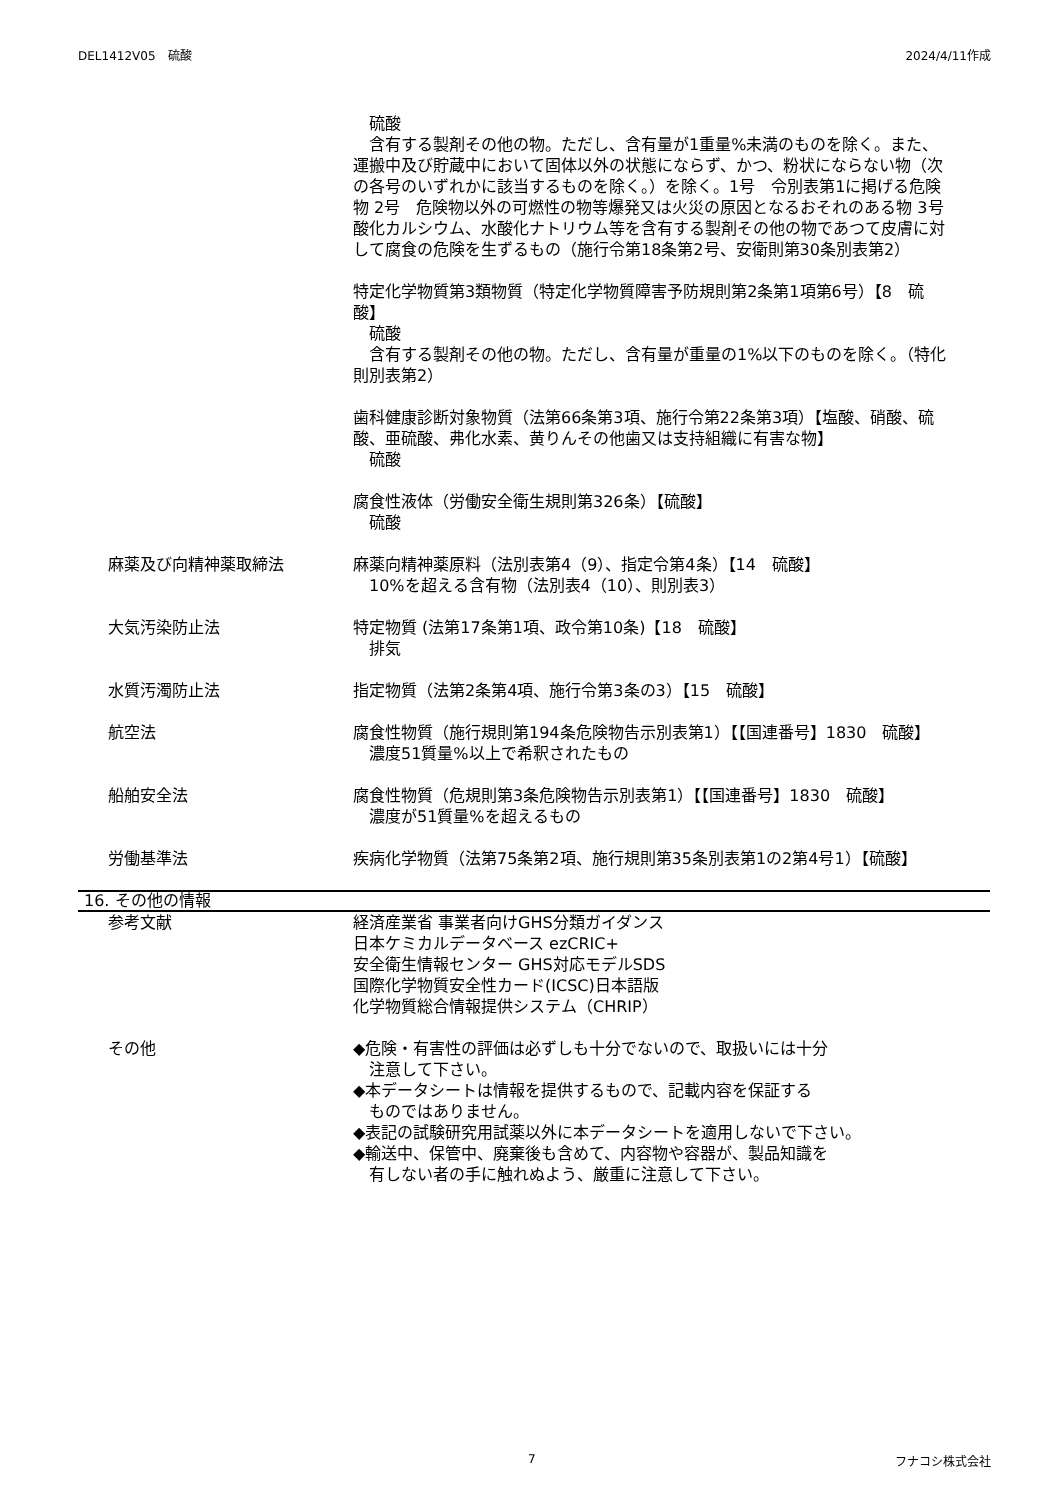DEL1412V05　硫酸 2024/4/11作成
　硫酸
　含有する製剤その他の物。ただし、含有量が1重量%未満のものを除く。また、運搬中及び貯蔵中において固体以外の状態にならず、かつ、粉状にならない物（次の各号のいずれかに該当するものを除く。）を除く。1号　令別表第1に掲げる危険物 2号　危険物以外の可燃性の物等爆発又は火災の原因となるおそれのある物 3号　酸化カルシウム、水酸化ナトリウム等を含有する製剤その他の物であつて皮膚に対して腐食の危険を生ずるもの（施行令第18条第2号、安衛則第30条別表第2）
特定化学物質第3類物質（特定化学物質障害予防規則第2条第1項第6号）【8　硫酸】
　硫酸
　含有する製剤その他の物。ただし、含有量が重量の1%以下のものを除く。（特化則別表第2）
歯科健康診断対象物質（法第66条第3項、施行令第22条第3項）【塩酸、硝酸、硫酸、亜硫酸、弗化水素、黄りんその他歯又は支持組織に有害な物】
　硫酸
腐食性液体（労働安全衛生規則第326条）【硫酸】
　硫酸
麻薬及び向精神薬取締法 麻薬向精神薬原料（法別表第4（9）、指定令第4条）【14　硫酸】
　10%を超える含有物（法別表4（10）、則別表3）
大気汚染防止法 特定物質 (法第17条第1項、政令第10条)【18　硫酸】
　排気
水質汚濁防止法 指定物質（法第2条第4項、施行令第3条の3）【15　硫酸】
航空法 腐食性物質（施行規則第194条危険物告示別表第1）【【国連番号】1830　硫酸】
　濃度51質量%以上で希釈されたもの
船舶安全法 腐食性物質（危規則第3条危険物告示別表第1）【【国連番号】1830　硫酸】
　濃度が51質量%を超えるもの
労働基準法 疾病化学物質（法第75条第2項、施行規則第35条別表第1の2第4号1）【硫酸】
16. その他の情報
参考文献 経済産業省 事業者向けGHS分類ガイダンス
日本ケミカルデータベース ezCRIC+
安全衛生情報センター GHS対応モデルSDS
国際化学物質安全性カード(ICSC)日本語版
化学物質総合情報提供システム（CHRIP）
その他 ◆危険・有害性の評価は必ずしも十分でないので、取扱いには十分
　注意して下さい。
◆本データシートは情報を提供するもので、記載内容を保証する
　ものではありません。
◆表記の試験研究用試薬以外に本データシートを適用しないで下さい。
◆輸送中、保管中、廃棄後も含めて、内容物や容器が、製品知識を
　有しない者の手に触れぬよう、厳重に注意して下さい。
7 フナコシ株式会社